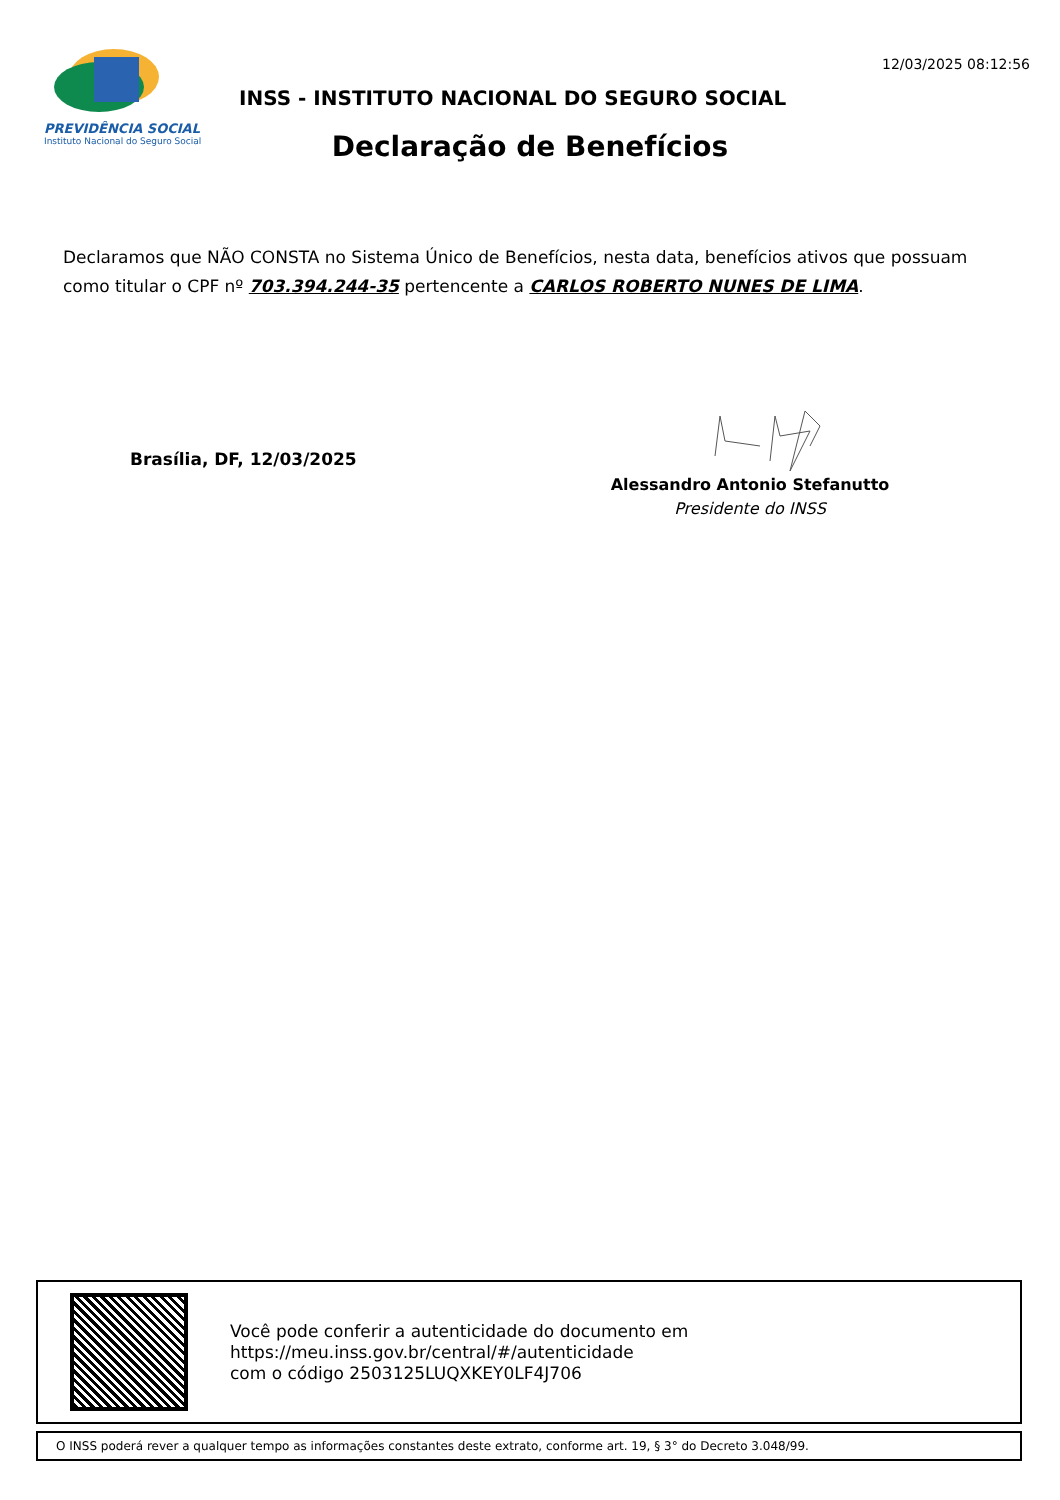PREVIDÊNCIA SOCIAL
Instituto Nacional do Seguro Social
INSS - INSTITUTO NACIONAL DO SEGURO SOCIAL
12/03/2025 08:12:56
Declaração de Benefícios
Declaramos que NÃO CONSTA no Sistema Único de Benefícios, nesta data, benefícios ativos que possuam como titular o CPF nº 703.394.244-35 pertencente a CARLOS ROBERTO NUNES DE LIMA.
Brasília, DF, 12/03/2025
Alessandro Antonio Stefanutto
Presidente do INSS
Você pode conferir a autenticidade do documento em
https://meu.inss.gov.br/central/#/autenticidade
com o código 2503125LUQXKEY0LF4J706
O INSS poderá rever a qualquer tempo as informações constantes deste extrato, conforme art. 19, § 3° do Decreto 3.048/99.